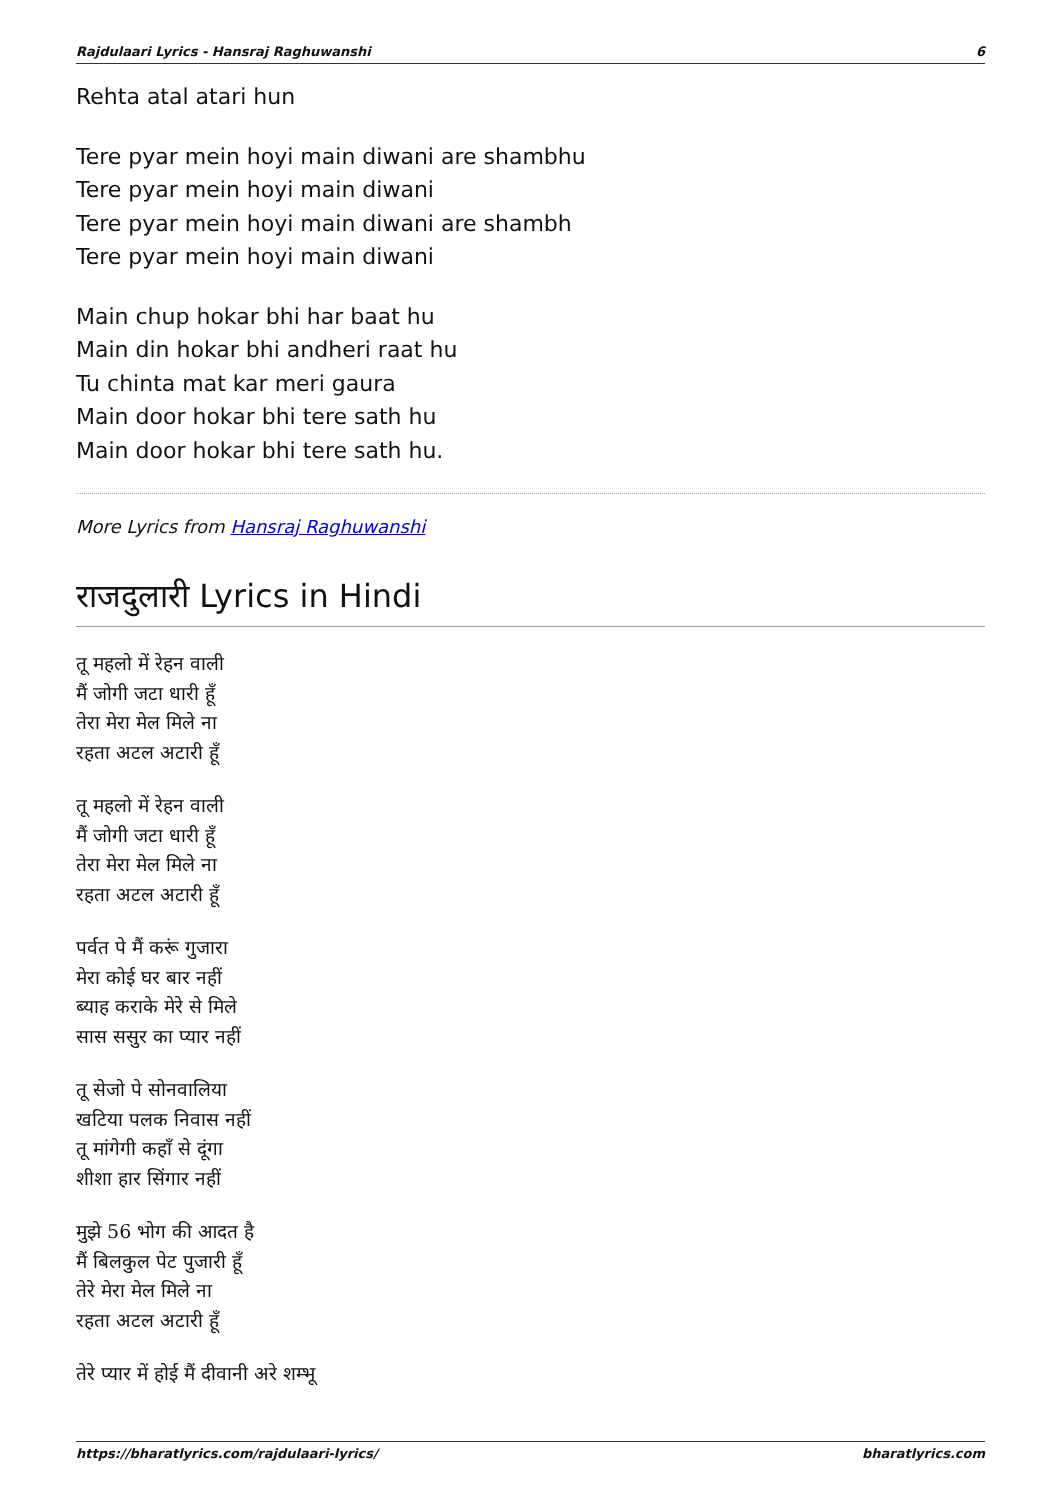Rajdulaari Lyrics - Hansraj Raghuwanshi 6
Rehta atal atari hun
Tere pyar mein hoyi main diwani are shambhu
Tere pyar mein hoyi main diwani
Tere pyar mein hoyi main diwani are shambh
Tere pyar mein hoyi main diwani
Main chup hokar bhi har baat hu
Main din hokar bhi andheri raat hu
Tu chinta mat kar meri gaura
Main door hokar bhi tere sath hu
Main door hokar bhi tere sath hu.
More Lyrics from Hansraj Raghuwanshi
राजदुलारी Lyrics in Hindi
तू महलो में रेहन वाली
मैं जोगी जटा धारी हूँ
तेरा मेरा मेल मिले ना
रहता अटल अटारी हूँ
तू महलो में रेहन वाली
मैं जोगी जटा धारी हूँ
तेरा मेरा मेल मिले ना
रहता अटल अटारी हूँ
पर्वत पे मैं करूं गुजारा
मेरा कोई घर बार नहीं
ब्याह कराके मेरे से मिले
सास ससुर का प्यार नहीं
तू सेजो पे सोनवालिया
खटिया पलक निवास नहीं
तू मांगेगी कहाँ से दूंगा
शीशा हार सिंगार नहीं
मुझे 56 भोग की आदत है
मैं बिलकुल पेट पुजारी हूँ
तेरे मेरा मेल मिले ना
रहता अटल अटारी हूँ
तेरे प्यार में होई मैं दीवानी अरे शम्भू
https://bharatlyrics.com/rajdulaari-lyrics/ bharatlyrics.com